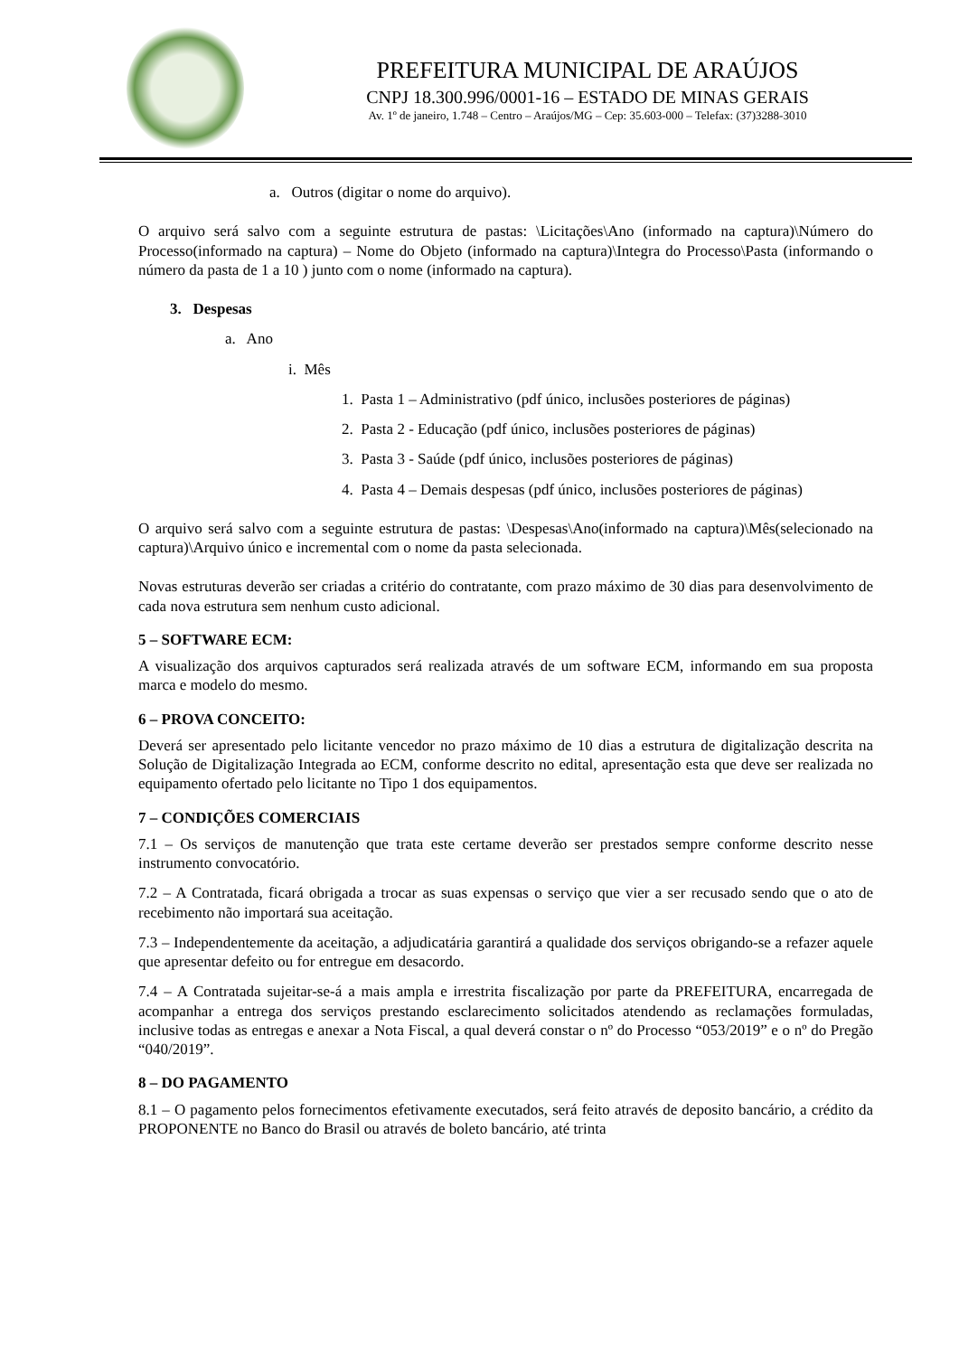PREFEITURA MUNICIPAL DE ARAÚJOS
CNPJ 18.300.996/0001-16 – ESTADO DE MINAS GERAIS
Av. 1º de janeiro, 1.748 – Centro – Araújos/MG – Cep: 35.603-000 – Telefax: (37)3288-3010
a. Outros (digitar o nome do arquivo).
O arquivo será salvo com a seguinte estrutura de pastas: \Licitações\Ano (informado na captura)\Número do Processo(informado na captura) – Nome do Objeto (informado na captura)\Integra do Processo\Pasta (informando o número da pasta de 1 a 10 ) junto com o nome (informado na captura).
3. Despesas
a. Ano
i. Mês
1. Pasta 1 – Administrativo (pdf único, inclusões posteriores de páginas)
2. Pasta 2 - Educação (pdf único, inclusões posteriores de páginas)
3. Pasta 3 - Saúde (pdf único, inclusões posteriores de páginas)
4. Pasta 4 – Demais despesas (pdf único, inclusões posteriores de páginas)
O arquivo será salvo com a seguinte estrutura de pastas: \Despesas\Ano(informado na captura)\Mês(selecionado na captura)\Arquivo único e incremental com o nome da pasta selecionada.
Novas estruturas deverão ser criadas a critério do contratante, com prazo máximo de 30 dias para desenvolvimento de cada nova estrutura sem nenhum custo adicional.
5 – SOFTWARE ECM:
A visualização dos arquivos capturados será realizada através de um software ECM, informando em sua proposta marca e modelo do mesmo.
6 – PROVA CONCEITO:
Deverá ser apresentado pelo licitante vencedor no prazo máximo de 10 dias a estrutura de digitalização descrita na Solução de Digitalização Integrada ao ECM, conforme descrito no edital, apresentação esta que deve ser realizada no equipamento ofertado pelo licitante no Tipo 1 dos equipamentos.
7 – CONDIÇÕES COMERCIAIS
7.1 – Os serviços de manutenção que trata este certame deverão ser prestados sempre conforme descrito nesse instrumento convocatório.
7.2 – A Contratada, ficará obrigada a trocar as suas expensas o serviço que vier a ser recusado sendo que o ato de recebimento não importará sua aceitação.
7.3 – Independentemente da aceitação, a adjudicatária garantirá a qualidade dos serviços obrigando-se a refazer aquele que apresentar defeito ou for entregue em desacordo.
7.4 – A Contratada sujeitar-se-á a mais ampla e irrestrita fiscalização por parte da PREFEITURA, encarregada de acompanhar a entrega dos serviços prestando esclarecimento solicitados atendendo as reclamações formuladas, inclusive todas as entregas e anexar a Nota Fiscal, a qual deverá constar o nº do Processo “053/2019” e o nº do Pregão “040/2019”.
8 – DO PAGAMENTO
8.1 – O pagamento pelos fornecimentos efetivamente executados, será feito através de deposito bancário, a crédito da PROPONENTE no Banco do Brasil ou através de boleto bancário, até trinta